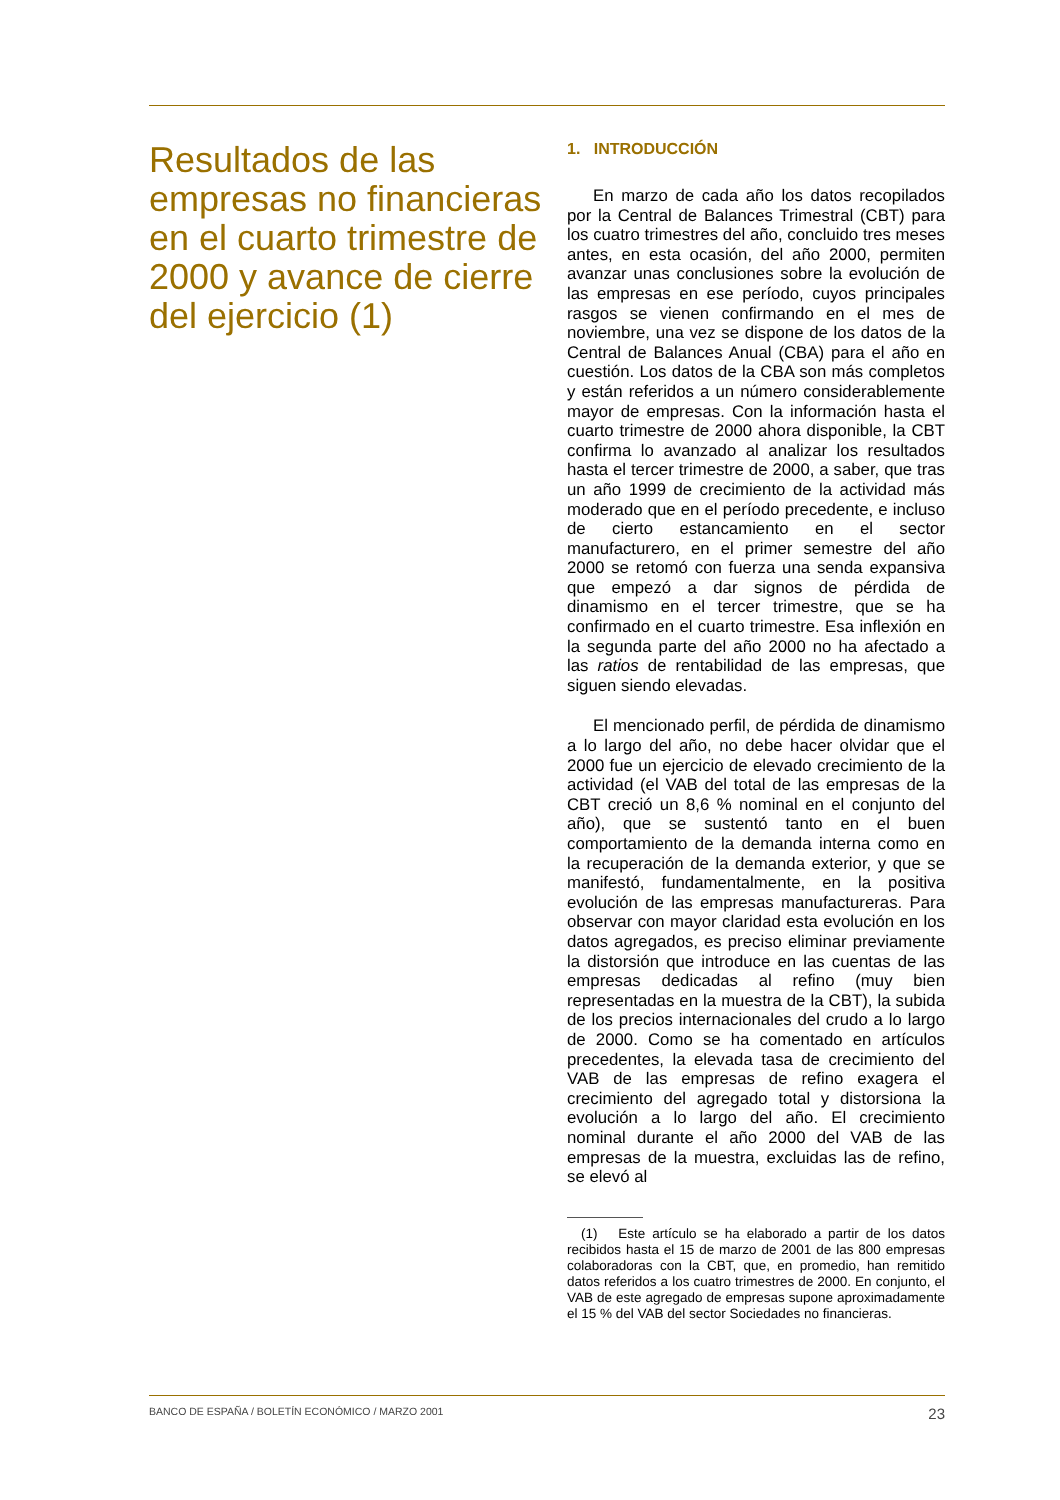Resultados de las empresas no financieras en el cuarto trimestre de 2000 y avance de cierre del ejercicio (1)
1. INTRODUCCIÓN
En marzo de cada año los datos recopilados por la Central de Balances Trimestral (CBT) para los cuatro trimestres del año, concluido tres meses antes, en esta ocasión, del año 2000, permiten avanzar unas conclusiones sobre la evolución de las empresas en ese período, cuyos principales rasgos se vienen confirmando en el mes de noviembre, una vez se dispone de los datos de la Central de Balances Anual (CBA) para el año en cuestión. Los datos de la CBA son más completos y están referidos a un número considerablemente mayor de empresas. Con la información hasta el cuarto trimestre de 2000 ahora disponible, la CBT confirma lo avanzado al analizar los resultados hasta el tercer trimestre de 2000, a saber, que tras un año 1999 de crecimiento de la actividad más moderado que en el período precedente, e incluso de cierto estancamiento en el sector manufacturero, en el primer semestre del año 2000 se retomó con fuerza una senda expansiva que empezó a dar signos de pérdida de dinamismo en el tercer trimestre, que se ha confirmado en el cuarto trimestre. Esa inflexión en la segunda parte del año 2000 no ha afectado a las ratios de rentabilidad de las empresas, que siguen siendo elevadas.
El mencionado perfil, de pérdida de dinamismo a lo largo del año, no debe hacer olvidar que el 2000 fue un ejercicio de elevado crecimiento de la actividad (el VAB del total de las empresas de la CBT creció un 8,6 % nominal en el conjunto del año), que se sustentó tanto en el buen comportamiento de la demanda interna como en la recuperación de la demanda exterior, y que se manifestó, fundamentalmente, en la positiva evolución de las empresas manufactureras. Para observar con mayor claridad esta evolución en los datos agregados, es preciso eliminar previamente la distorsión que introduce en las cuentas de las empresas dedicadas al refino (muy bien representadas en la muestra de la CBT), la subida de los precios internacionales del crudo a lo largo de 2000. Como se ha comentado en artículos precedentes, la elevada tasa de crecimiento del VAB de las empresas de refino exagera el crecimiento del agregado total y distorsiona la evolución a lo largo del año. El crecimiento nominal durante el año 2000 del VAB de las empresas de la muestra, excluidas las de refino, se elevó al
(1) Este artículo se ha elaborado a partir de los datos recibidos hasta el 15 de marzo de 2001 de las 800 empresas colaboradoras con la CBT, que, en promedio, han remitido datos referidos a los cuatro trimestres de 2000. En conjunto, el VAB de este agregado de empresas supone aproximadamente el 15 % del VAB del sector Sociedades no financieras.
BANCO DE ESPAÑA / BOLETÍN ECONÓMICO / MARZO 2001 23